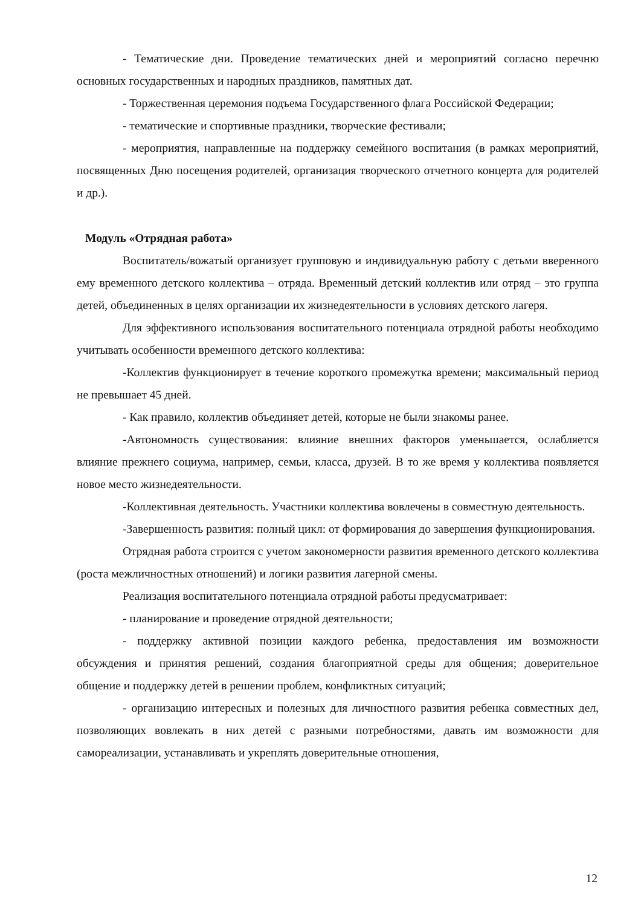- Тематические дни. Проведение тематических дней и мероприятий согласно перечню основных государственных и народных праздников, памятных дат.
- Торжественная церемония подъема Государственного флага Российской Федерации;
- тематические и спортивные праздники, творческие фестивали;
- мероприятия, направленные на поддержку семейного воспитания (в рамках мероприятий, посвященных Дню посещения родителей, организация творческого отчетного концерта для родителей и др.).
Модуль «Отрядная работа»
Воспитатель/вожатый организует групповую и индивидуальную работу с детьми вверенного ему временного детского коллектива – отряда. Временный детский коллектив или отряд – это группа детей, объединенных в целях организации их жизнедеятельности в условиях детского лагеря.
Для эффективного использования воспитательного потенциала отрядной работы необходимо учитывать особенности временного детского коллектива:
-Коллектив функционирует в течение короткого промежутка времени; максимальный период не превышает 45 дней.
- Как правило, коллектив объединяет детей, которые не были знакомы ранее.
-Автономность существования: влияние внешних факторов уменьшается, ослабляется влияние прежнего социума, например, семьи, класса, друзей. В то же время у коллектива появляется новое место жизнедеятельности.
-Коллективная деятельность. Участники коллектива вовлечены в совместную деятельность.
-Завершенность развития: полный цикл: от формирования до завершения функционирования.
Отрядная работа строится с учетом закономерности развития временного детского коллектива (роста межличностных отношений) и логики развития лагерной смены.
Реализация воспитательного потенциала отрядной работы предусматривает:
- планирование и проведение отрядной деятельности;
- поддержку активной позиции каждого ребенка, предоставления им возможности обсуждения и принятия решений, создания благоприятной среды для общения; доверительное общение и поддержку детей в решении проблем, конфликтных ситуаций;
- организацию интересных и полезных для личностного развития ребенка совместных дел, позволяющих вовлекать в них детей с разными потребностями, давать им возможности для самореализации, устанавливать и укреплять доверительные отношения,
12